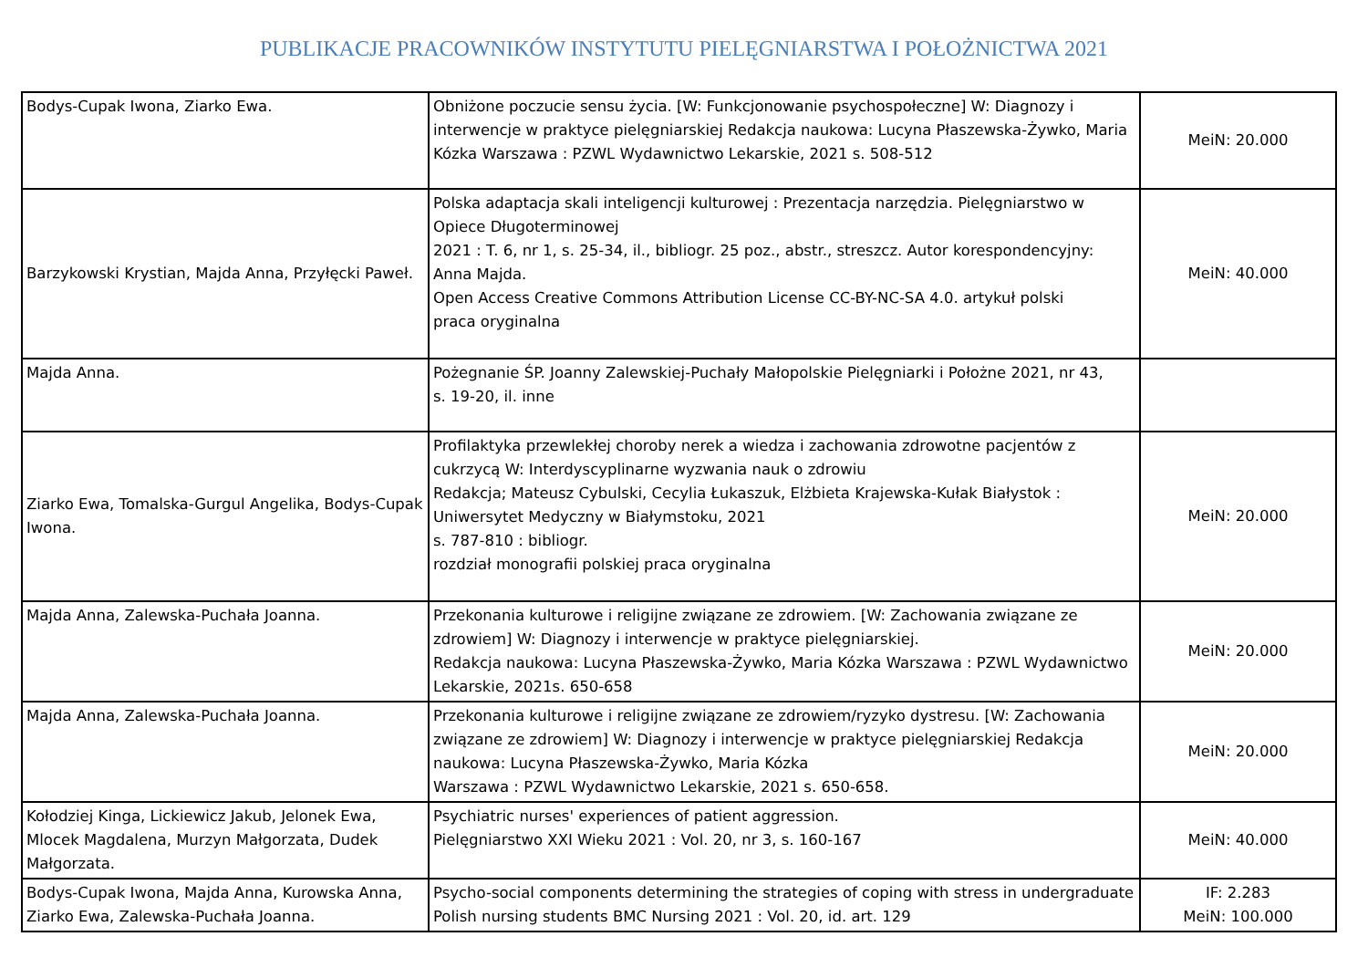PUBLIKACJE PRACOWNIKÓW INSTYTUTU PIELĘGNIARSTWA I POŁOŻNICTWA 2021
| Bodys-Cupak Iwona, Ziarko Ewa. | Obniżone poczucie sensu życia. [W: Funkcjonowanie psychospołeczne] W: Diagnozy i interwencje w praktyce pielęgniarskiej Redakcja naukowa: Lucyna Płaszewska-Żywko, Maria Kózka Warszawa : PZWL Wydawnictwo Lekarskie, 2021 s. 508-512 | MeiN: 20.000 |
| Barzykowski Krystian, Majda Anna, Przyłęcki Paweł. | Polska adaptacja skali inteligencji kulturowej : Prezentacja narzędzia. Pielęgniarstwo w Opiece Długoterminowej 2021 : T. 6, nr 1, s. 25-34, il., bibliogr. 25 poz., abstr., streszcz. Autor korespondencyjny: Anna Majda. Open Access Creative Commons Attribution License CC-BY-NC-SA 4.0. artykuł polski praca oryginalna | MeiN: 40.000 |
| Majda Anna. | Pożegnanie ŚP. Joanny Zalewskiej-Puchały Małopolskie Pielęgniarki i Położne 2021, nr 43, s. 19-20, il. inne | |
| Ziarko Ewa, Tomalska-Gurgul Angelika, Bodys-Cupak Iwona. | Profilaktyka przewlekłej choroby nerek a wiedza i zachowania zdrowotne pacjentów z cukrzycą W: Interdyscyplinarne wyzwania nauk o zdrowiu Redakcja; Mateusz Cybulski, Cecylia Łukaszuk, Elżbieta Krajewska-Kułak Białystok : Uniwersytet Medyczny w Białymstoku, 2021 s. 787-810 : bibliogr. rozdział monografii polskiej praca oryginalna | MeiN: 20.000 |
| Majda Anna, Zalewska-Puchała Joanna. | Przekonania kulturowe i religijne związane ze zdrowiem. [W: Zachowania związane ze zdrowiem] W: Diagnozy i interwencje w praktyce pielęgniarskiej. Redakcja naukowa: Lucyna Płaszewska-Żywko, Maria Kózka Warszawa : PZWL Wydawnictwo Lekarskie, 2021s. 650-658 | MeiN: 20.000 |
| Majda Anna, Zalewska-Puchała Joanna. | Przekonania kulturowe i religijne związane ze zdrowiem/ryzyko dystresu. [W: Zachowania związane ze zdrowiem] W: Diagnozy i interwencje w praktyce pielęgniarskiej Redakcja naukowa: Lucyna Płaszewska-Żywko, Maria Kózka Warszawa : PZWL Wydawnictwo Lekarskie, 2021 s. 650-658. | MeiN: 20.000 |
| Kołodziej Kinga, Lickiewicz Jakub, Jelonek Ewa, Mlocek Magdalena, Murzyn Małgorzata, Dudek Małgorzata. | Psychiatric nurses' experiences of patient aggression. Pielęgniarstwo XXI Wieku 2021 : Vol. 20, nr 3, s. 160-167 | MeiN: 40.000 |
| Bodys-Cupak Iwona, Majda Anna, Kurowska Anna, Ziarko Ewa, Zalewska-Puchała Joanna. | Psycho-social components determining the strategies of coping with stress in undergraduate Polish nursing students BMC Nursing 2021 : Vol. 20, id. art. 129 | IF: 2.283 MeiN: 100.000 |